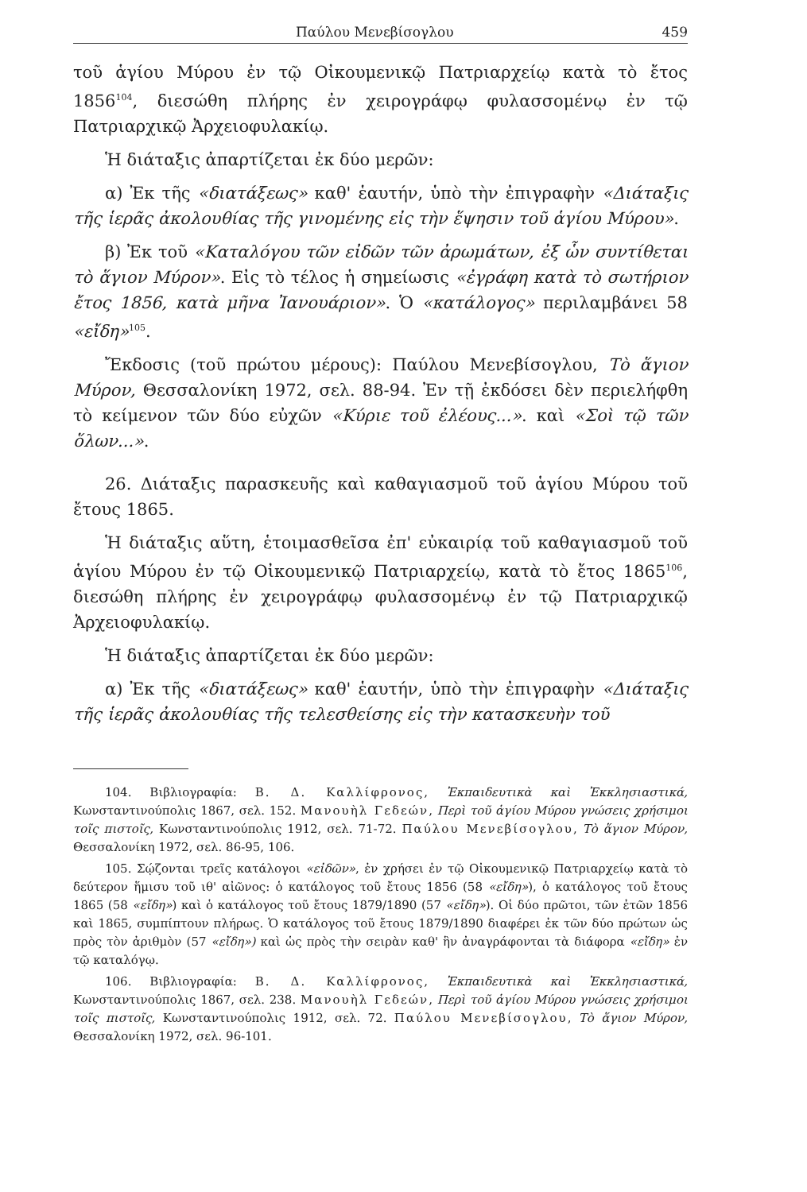Παύλου Μενεβίσογλου 459
τοῦ ἁγίου Μύρου ἐν τῷ Οἰκουμενικῷ Πατριαρχείῳ κατὰ τὸ ἔτος 1856<sup>104</sup>, διεσώθη πλήρης ἐν χειρογράφῳ φυλασσομένῳ ἐν τῷ Πατριαρχικῷ Ἀρχειοφυλακίῳ.
Ἡ διάταξις ἀπαρτίζεται ἐκ δύο μερῶν:
α) Ἐκ τῆς «διατάξεως» καθ' ἑαυτήν, ὑπὸ τὴν ἐπιγραφὴν «Διάταξις τῆς ἱερᾶς ἀκολουθίας τῆς γινομένης εἰς τὴν ἕψησιν τοῦ ἁγίου Μύρου».
β) Ἐκ τοῦ «Καταλόγου τῶν εἰδῶν τῶν ἀρωμάτων, ἐξ ὧν συντίθεται τὸ ἅγιον Μύρον». Εἰς τὸ τέλος ἡ σημείωσις «ἐγράφη κατὰ τὸ σωτήριον ἔτος 1856, κατὰ μῆνα Ἰανουάριον». Ὁ «κατάλογος» περιλαμβάνει 58 «εἴδη»<sup>105</sup>.
Ἔκδοσις (τοῦ πρώτου μέρους): Παύλου Μενεβίσογλου, Τὸ ἅγιον Μύρον, Θεσσαλονίκη 1972, σελ. 88-94. Ἐν τῇ ἐκδόσει δὲν περιελήφθη τὸ κείμενον τῶν δύο εὐχῶν «Κύριε τοῦ ἐλέους...». καὶ «Σοὶ τῷ τῶν ὅλων...».
26. Διάταξις παρασκευῆς καὶ καθαγιασμοῦ τοῦ ἁγίου Μύρου τοῦ ἔτους 1865.
Ἡ διάταξις αὕτη, ἑτοιμασθεῖσα ἐπ' εὐκαιρίᾳ τοῦ καθαγιασμοῦ τοῦ ἁγίου Μύρου ἐν τῷ Οἰκουμενικῷ Πατριαρχείῳ, κατὰ τὸ ἔτος 1865<sup>106</sup>, διεσώθη πλήρης ἐν χειρογράφῳ φυλασσομένῳ ἐν τῷ Πατριαρχικῷ Ἀρχειοφυλακίῳ.
Ἡ διάταξις ἀπαρτίζεται ἐκ δύο μερῶν:
α) Ἐκ τῆς «διατάξεως» καθ' ἑαυτήν, ὑπὸ τὴν ἐπιγραφὴν «Διάταξις τῆς ἱερᾶς ἀκολουθίας τῆς τελεσθείσης εἰς τὴν κατασκευὴν τοῦ
104. Βιβλιογραφία: Β. Δ. Καλλίφρονος, Ἐκπαιδευτικὰ καὶ Ἐκκλησιαστικά, Κωνσταντινούπολις 1867, σελ. 152. Μανουὴλ Γεδεών, Περὶ τοῦ ἁγίου Μύρου γνώσεις χρήσιμοι τοῖς πιστοῖς, Κωνσταντινούπολις 1912, σελ. 71-72. Παύλου Μενεβίσογλου, Τὸ ἅγιον Μύρον, Θεσσαλονίκη 1972, σελ. 86-95, 106.
105. Σῴζονται τρεῖς κατάλογοι «εἰδῶν», ἐν χρήσει ἐν τῷ Οἰκουμενικῷ Πατριαρχείῳ κατὰ τὸ δεύτερον ἥμισυ τοῦ ιθ' αἰῶνος: ὁ κατάλογος τοῦ ἔτους 1856 (58 «εἴδη»), ὁ κατάλογος τοῦ ἔτους 1865 (58 «εἴδη») καὶ ὁ κατάλογος τοῦ ἔτους 1879/1890 (57 «εἴδη»). Οἱ δύο πρῶτοι, τῶν ἐτῶν 1856 καὶ 1865, συμπίπτουν πλήρως. Ὁ κατάλογος τοῦ ἔτους 1879/1890 διαφέρει ἐκ τῶν δύο πρώτων ὡς πρὸς τὸν ἀριθμὸν (57 «εἴδη») καὶ ὡς πρὸς τὴν σειρὰν καθ' ἣν ἀναγράφονται τὰ διάφορα «εἴδη» ἐν τῷ καταλόγῳ.
106. Βιβλιογραφία: Β. Δ. Καλλίφρονος, Ἐκπαιδευτικὰ καὶ Ἐκκλησιαστικά, Κωνσταντινούπολις 1867, σελ. 238. Μανουὴλ Γεδεών, Περὶ τοῦ ἁγίου Μύρου γνώσεις χρήσιμοι τοῖς πιστοῖς, Κωνσταντινούπολις 1912, σελ. 72. Παύλου Μενεβίσογλου, Τὸ ἅγιον Μύρον, Θεσσαλονίκη 1972, σελ. 96-101.